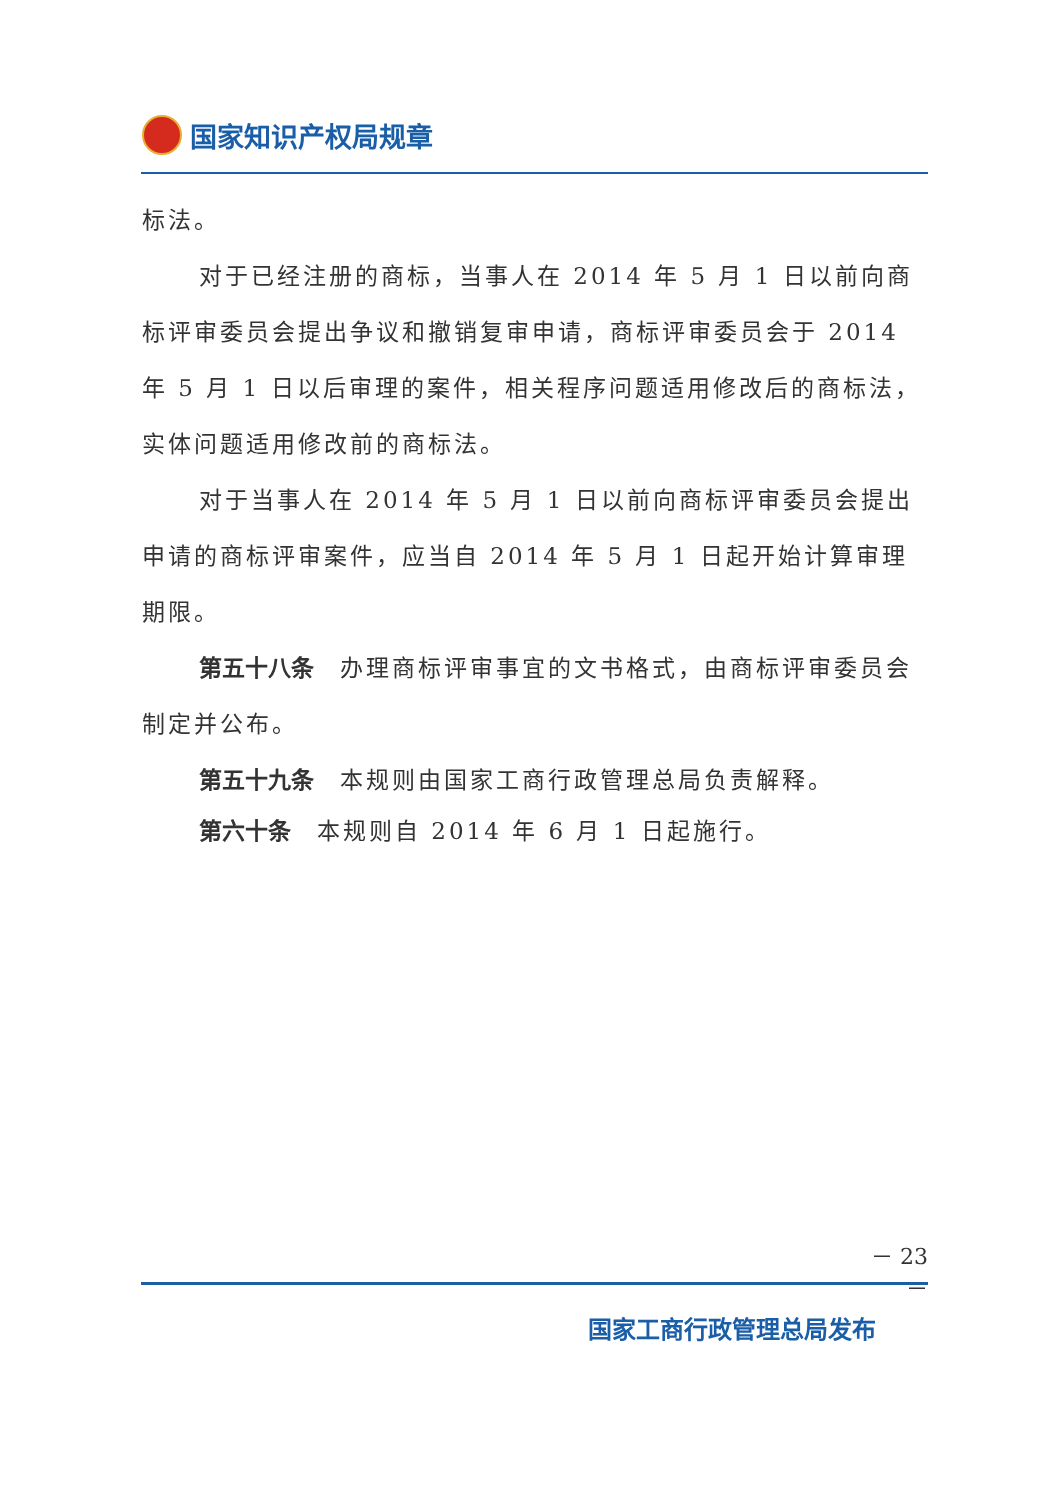国家知识产权局规章
标法。
对于已经注册的商标，当事人在 2014 年 5 月 1 日以前向商标评审委员会提出争议和撤销复审申请，商标评审委员会于 2014 年 5 月 1 日以后审理的案件，相关程序问题适用修改后的商标法，实体问题适用修改前的商标法。
对于当事人在 2014 年 5 月 1 日以前向商标评审委员会提出申请的商标评审案件，应当自 2014 年 5 月 1 日起开始计算审理期限。
第五十八条 办理商标评审事宜的文书格式，由商标评审委员会制定并公布。
第五十九条 本规则由国家工商行政管理总局负责解释。
第六十条 本规则自 2014 年 6 月 1 日起施行。
－ 23 －
国家工商行政管理总局发布